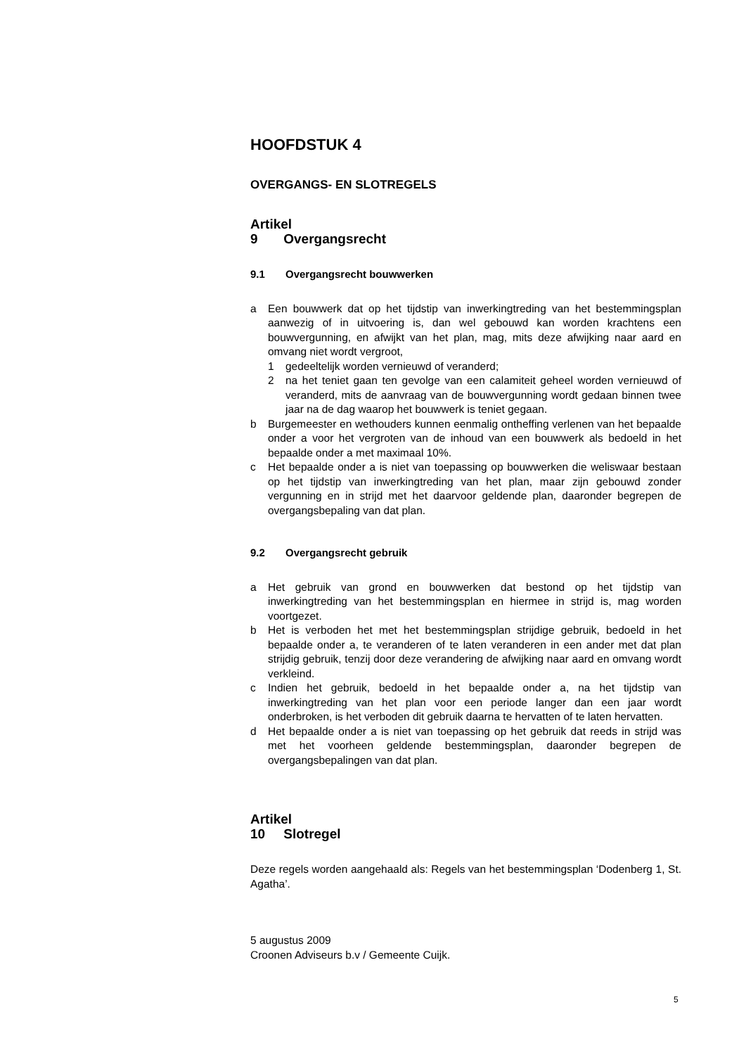HOOFDSTUK 4
OVERGANGS- EN SLOTREGELS
Artikel 9 Overgangsrecht
9.1 Overgangsrecht bouwwerken
a Een bouwwerk dat op het tijdstip van inwerkingtreding van het bestemmingsplan aanwezig of in uitvoering is, dan wel gebouwd kan worden krachtens een bouwvergunning, en afwijkt van het plan, mag, mits deze afwijking naar aard en omvang niet wordt vergroot,
1 gedeeltelijk worden vernieuwd of veranderd;
2 na het teniet gaan ten gevolge van een calamiteit geheel worden vernieuwd of veranderd, mits de aanvraag van de bouwvergunning wordt gedaan binnen twee jaar na de dag waarop het bouwwerk is teniet gegaan.
b Burgemeester en wethouders kunnen eenmalig ontheffing verlenen van het bepaalde onder a voor het vergroten van de inhoud van een bouwwerk als bedoeld in het bepaalde onder a met maximaal 10%.
c Het bepaalde onder a is niet van toepassing op bouwwerken die weliswaar bestaan op het tijdstip van inwerkingtreding van het plan, maar zijn gebouwd zonder vergunning en in strijd met het daarvoor geldende plan, daaronder begrepen de overgangsbepaling van dat plan.
9.2 Overgangsrecht gebruik
a Het gebruik van grond en bouwwerken dat bestond op het tijdstip van inwerkingtreding van het bestemmingsplan en hiermee in strijd is, mag worden voortgezet.
b Het is verboden het met het bestemmingsplan strijdige gebruik, bedoeld in het bepaalde onder a, te veranderen of te laten veranderen in een ander met dat plan strijdig gebruik, tenzij door deze verandering de afwijking naar aard en omvang wordt verkleind.
c Indien het gebruik, bedoeld in het bepaalde onder a, na het tijdstip van inwerkingtreding van het plan voor een periode langer dan een jaar wordt onderbroken, is het verboden dit gebruik daarna te hervatten of te laten hervatten.
d Het bepaalde onder a is niet van toepassing op het gebruik dat reeds in strijd was met het voorheen geldende bestemmingsplan, daaronder begrepen de overgangsbepalingen van dat plan.
Artikel 10 Slotregel
Deze regels worden aangehaald als: Regels van het bestemmingsplan ‘Dodenberg 1, St. Agatha’.
5 augustus 2009
Croonen Adviseurs b.v / Gemeente Cuijk.
5